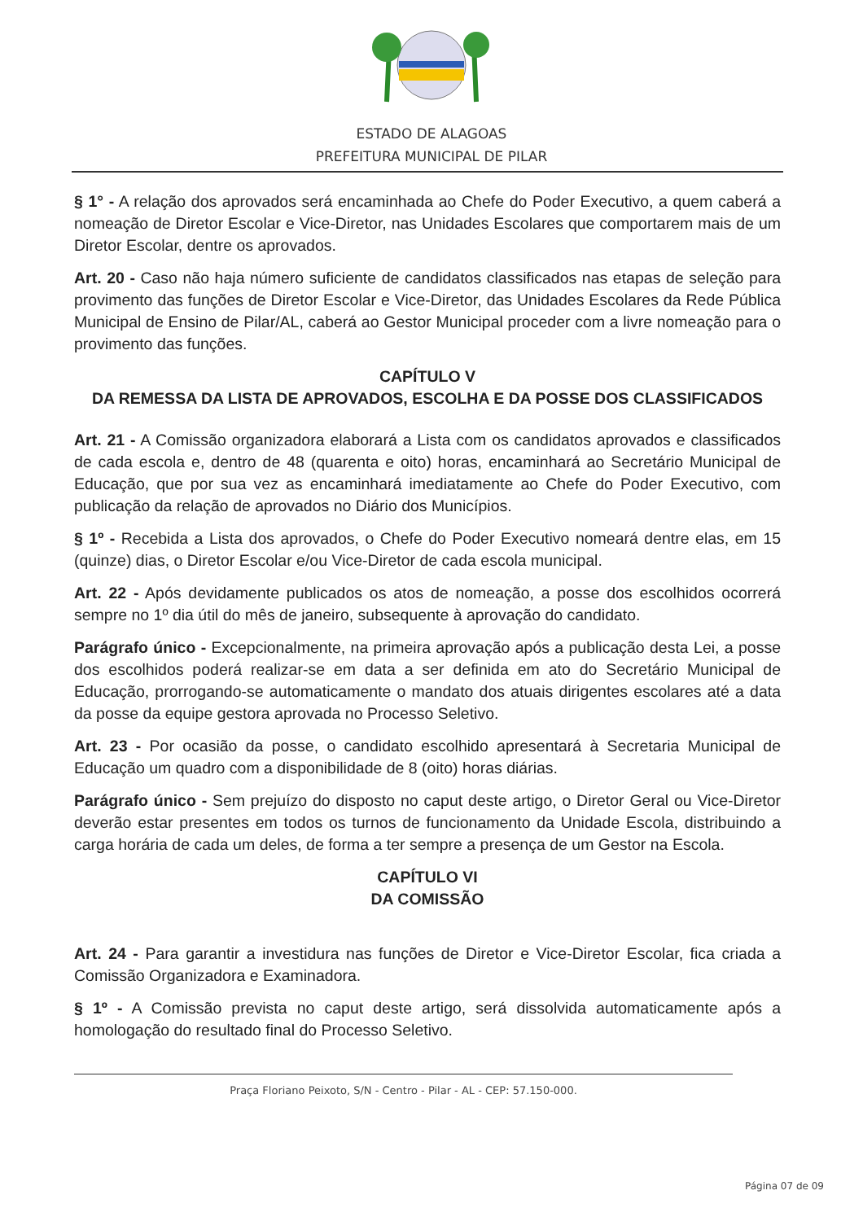ESTADO DE ALAGOAS
PREFEITURA MUNICIPAL DE PILAR
§ 1° - A relação dos aprovados será encaminhada ao Chefe do Poder Executivo, a quem caberá a nomeação de Diretor Escolar e Vice-Diretor, nas Unidades Escolares que comportarem mais de um Diretor Escolar, dentre os aprovados.
Art. 20 - Caso não haja número suficiente de candidatos classificados nas etapas de seleção para provimento das funções de Diretor Escolar e Vice-Diretor, das Unidades Escolares da Rede Pública Municipal de Ensino de Pilar/AL, caberá ao Gestor Municipal proceder com a livre nomeação para o provimento das funções.
CAPÍTULO V
DA REMESSA DA LISTA DE APROVADOS, ESCOLHA E DA POSSE DOS CLASSIFICADOS
Art. 21 - A Comissão organizadora elaborará a Lista com os candidatos aprovados e classificados de cada escola e, dentro de 48 (quarenta e oito) horas, encaminhará ao Secretário Municipal de Educação, que por sua vez as encaminhará imediatamente ao Chefe do Poder Executivo, com publicação da relação de aprovados no Diário dos Municípios.
§ 1º - Recebida a Lista dos aprovados, o Chefe do Poder Executivo nomeará dentre elas, em 15 (quinze) dias, o Diretor Escolar e/ou Vice-Diretor de cada escola municipal.
Art. 22 - Após devidamente publicados os atos de nomeação, a posse dos escolhidos ocorrerá sempre no 1º dia útil do mês de janeiro, subsequente à aprovação do candidato.
Parágrafo único - Excepcionalmente, na primeira aprovação após a publicação desta Lei, a posse dos escolhidos poderá realizar-se em data a ser definida em ato do Secretário Municipal de Educação, prorrogando-se automaticamente o mandato dos atuais dirigentes escolares até a data da posse da equipe gestora aprovada no Processo Seletivo.
Art. 23 - Por ocasião da posse, o candidato escolhido apresentará à Secretaria Municipal de Educação um quadro com a disponibilidade de 8 (oito) horas diárias.
Parágrafo único - Sem prejuízo do disposto no caput deste artigo, o Diretor Geral ou Vice-Diretor deverão estar presentes em todos os turnos de funcionamento da Unidade Escola, distribuindo a carga horária de cada um deles, de forma a ter sempre a presença de um Gestor na Escola.
CAPÍTULO VI
DA COMISSÃO
Art. 24 - Para garantir a investidura nas funções de Diretor e Vice-Diretor Escolar, fica criada a Comissão Organizadora e Examinadora.
§ 1º - A Comissão prevista no caput deste artigo, será dissolvida automaticamente após a homologação do resultado final do Processo Seletivo.
Praça Floriano Peixoto, S/N - Centro - Pilar - AL - CEP: 57.150-000.
Página 07 de 09